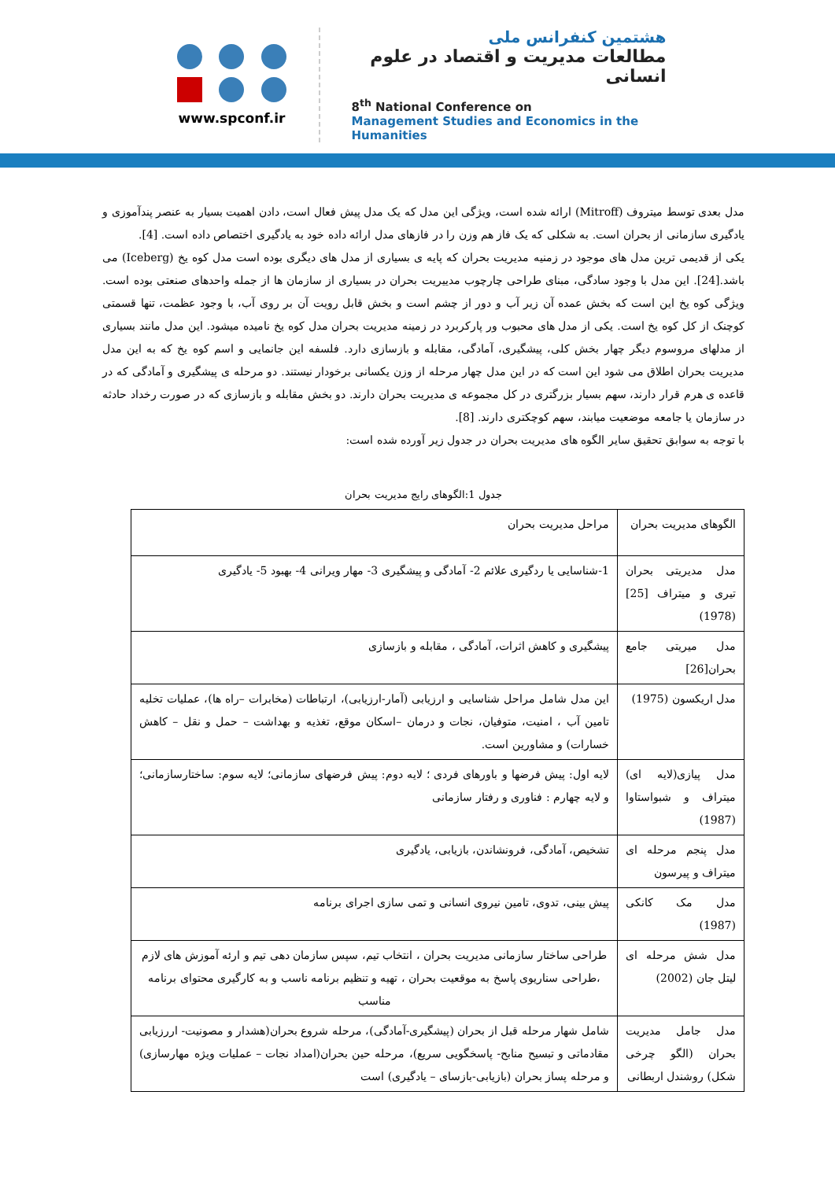www.spconf.ir
هشتمین کنفرانس ملی
مطالعات مدیریت و اقتصاد در علوم انسانی
8<sup>th</sup> National Conference on
Management Studies and Economics in the Humanities
مدل بعدی توسط میتروف (Mitroff) ارائه شده است، ویژگی این مدل که یک مدل پیش فعال است، دادن اهمیت بسیار به عنصر پندآموزی و یادگیری سازمانی از بحران است. به شکلی که یک فاز هم وزن را در فازهای مدل ارائه داده خود به یادگیری اختصاص داده است. [4].
یکی از قدیمی ترین مدل های موجود در زمنیه مدیریت بحران که پایه ی بسیاری از مدل های دیگری بوده است مدل کوه یخ (Iceberg) می باشد.[24]. این مدل با وجود سادگی، مبنای طراحی چارچوب مدییریت بحران در بسیاری از سازمان ها از جمله واحدهای صنعتی بوده است. ویژگی کوه یخ این است که بخش عمده آن زیر آب و دور از چشم است و بخش قابل رویت آن بر روی آب، با وجود عظمت، تنها قسمتی کوچنک از کل کوه یخ است. یکی از مدل های محبوب ور پارکربرد در زمینه مدیریت بحران مدل کوه یخ نامیده میشود. این مدل مانند بسیاری از مدلهای مروسوم دیگر چهار بخش کلی، پیشگیری، آمادگی، مقابله و بازسازی دارد. فلسفه این جانمایی و اسم کوه یخ که به این مدل مدیریت بحران اطلاق می شود این است که در این مدل چهار مرحله از وزن یکسانی برخودار نیستند. دو مرحله ی پیشگیری و آمادگی که در قاعده ی هرم قرار دارند، سهم بسیار بزرگتری در کل مجموعه ی مدیریت بحران دارند. دو بخش مقابله و بازسازی که در صورت رخداد حادثه در سازمان یا جامعه موضعیت میابند، سهم کوچکتری دارند. [8].
با توجه به سوابق تحقیق سایر الگوه های مدیریت بحران در جدول زیر آورده شده است:
جدول 1:الگوهای رایج مدیریت بحران
| الگوهای مدیریت بحران | مراحل مدیریت بحران |
| مدل مدیریتی بحران تیری و میتراف [25](1978) | 1-شناسایی یا ردگیری علائم 2- آمادگی و پیشگیری 3- مهار ویرانی 4- بهبود 5- یادگیری |
| مدل میریتی جامع بحران[26] | پیشگیری و کاهش اثرات، آمادگی ، مقابله و بازسازی |
| مدل اریکسون (1975) | این مدل شامل مراحل شناسایی و ارزیابی (آمار-ارزیابی)، ارتباطات (مخابرات –راه ها)، عملیات تخلیه تامین آب ، امنیت، متوفیان، نجات و درمان –اسکان موقع، تغذیه و بهداشت – حمل و نقل – کاهش خسارات) و مشاورین است. |
| مدل پیازی(لایه ای) میتراف و شبواستاوا (1987) | لایه اول: پیش فرضها و باورهای فردی ؛ لایه دوم: پیش فرضهای سازمانی؛ لایه سوم: ساختارسازمانی؛ و لایه چهارم : فناوری و رفتار سازمانی |
| مدل پنجم مرحله ای میتراف و پیرسون | تشخیص، آمادگی، فرونشاندن، بازیابی، یادگیری |
| مدل مک کانکی (1987) | پیش بینی، تدوی، تامین نیروی انسانی و تمی سازی اجرای برنامه |
| مدل شش مرحله ای لیتل جان (2002) | طراحی ساختار سازمانی مدیریت بحران ، انتخاب تیم، سپس سازمان دهی تیم و ارئه آموزش های لازم ،طراحی سناریوی پاسخ به موقعیت بحران ، تهیه و تنظیم برنامه ناسب و به کارگیری محتوای برنامه مناسب |
| مدل جامل مدیریت بحران (الگو چرخی شکل) روشندل اربطانی | شامل شهار مرحله قبل از بحران (پیشگیری-آمادگی)، مرحله شروع بحران(هشدار و مصونیت- اررزیابی مقادماتی و تبسیح منابح- پاسخگویی سریع)، مرحله حین بحران(امداد نجات – عملیات ویژه مهارسازی) و مرحله پساز بحران (بازیابی-بازسای – یادگیری) است |